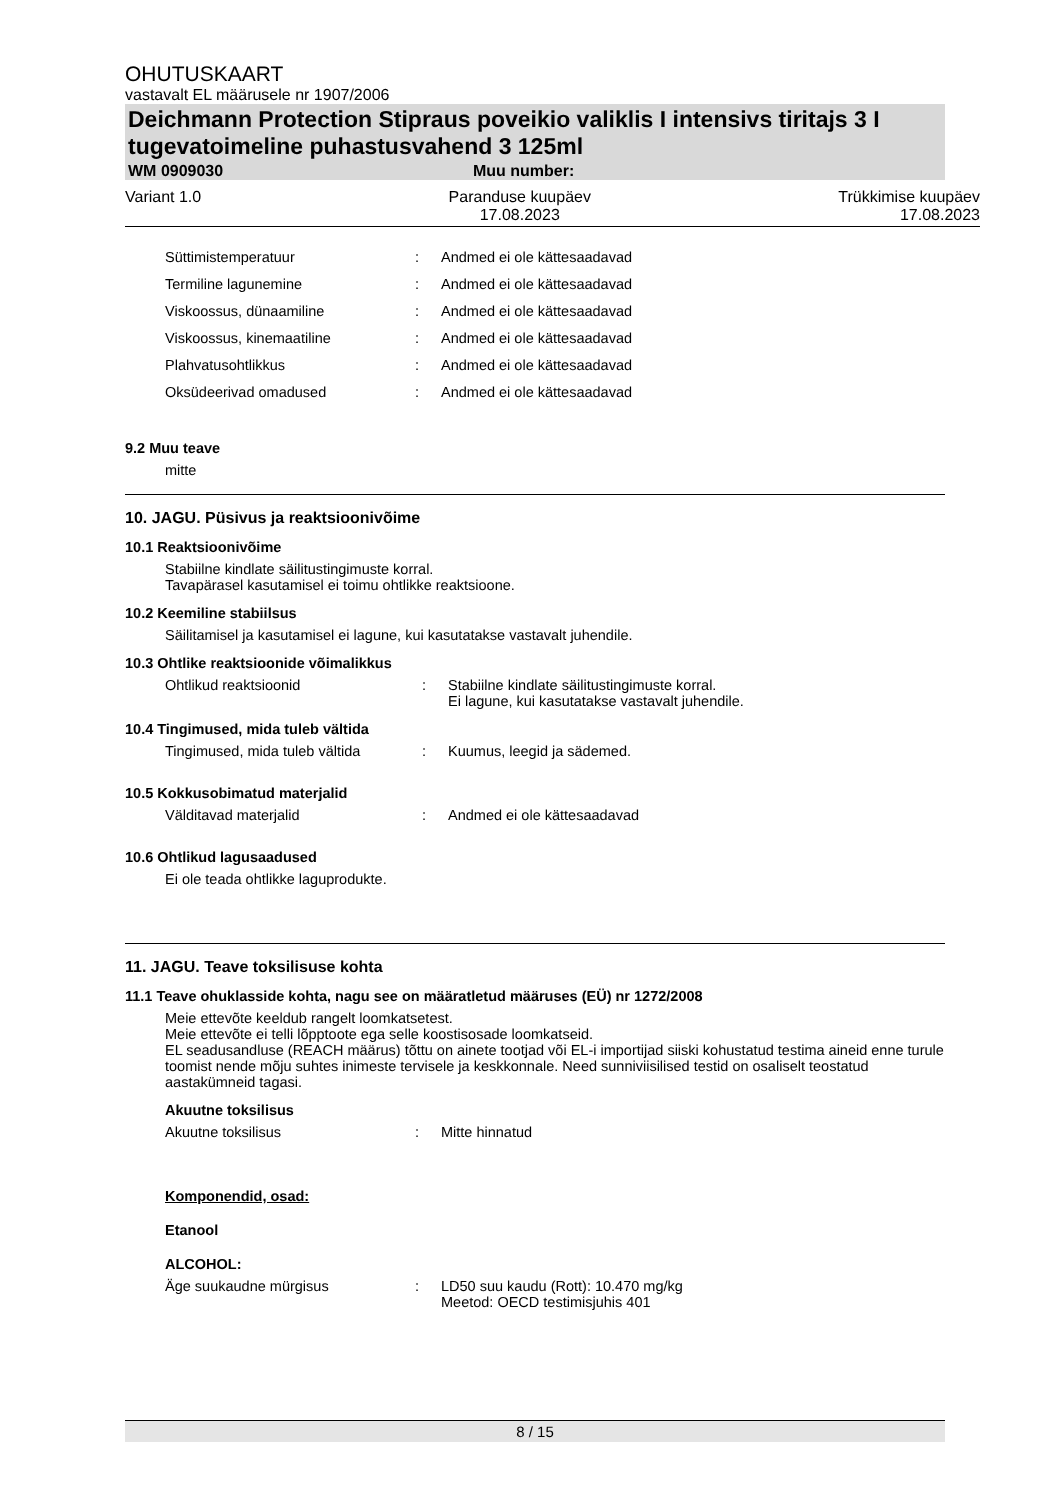OHUTUSKAART
vastavalt EL määrusele nr 1907/2006
Deichmann Protection Stipraus poveikio valiklis I intensivs tiritajs 3 I tugevatoimeline puhastusvahend 3 125ml
WM 0909030 Muu number:
Variant 1.0 Paranduse kuupäev
17.08.2023
Trükkimise kuupäev
17.08.2023
Süttimistemperatuur: Andmed ei ole kättesaadavad
Termiline lagunemine: Andmed ei ole kättesaadavad
Viskoossus, dünaamiline: Andmed ei ole kättesaadavad
Viskoossus, kinemaatiline: Andmed ei ole kättesaadavad
Plahvatusohtlikkus: Andmed ei ole kättesaadavad
Oksüdeerivad omadused: Andmed ei ole kättesaadavad
9.2 Muu teave
mitte
10. JAGU. Püsivus ja reaktsioonivõime
10.1 Reaktsioonivõime
Stabiilne kindlate säilitustingimuste korral.
Tavapärasel kasutamisel ei toimu ohtlikke reaktsioone.
10.2 Keemiline stabiilsus
Säilitamisel ja kasutamisel ei lagune, kui kasutatakse vastavalt juhendile.
10.3 Ohtlike reaktsioonide võimalikkus
Ohtlikud reaktsioonid: Stabiilne kindlate säilitustingimuste korral.
Ei lagune, kui kasutatakse vastavalt juhendile.
10.4 Tingimused, mida tuleb vältida
Tingimused, mida tuleb vältida: Kuumus, leegid ja sädemed.
10.5 Kokkusobimatud materjalid
Välditavad materjalid: Andmed ei ole kättesaadavad
10.6 Ohtlikud lagusaadused
Ei ole teada ohtlikke laguprodukte.
11. JAGU. Teave toksilisuse kohta
11.1 Teave ohuklasside kohta, nagu see on määratletud määruses (EÜ) nr 1272/2008
Meie ettevõte keeldub rangelt loomkatsetest.
Meie ettevõte ei telli lõpptoote ega selle koostisosade loomkatseid.
EL seadusandluse (REACH määrus) tõttu on ainete tootjad või EL-i importijad siiski kohustatud testima aineid enne turule toomist nende mõju suhtes inimeste tervisele ja keskkonnale. Need sunniviisilised testid on osaliselt teostatud aastakümneid tagasi.
Akuutne toksilisus
Akuutne toksilisus: Mitte hinnatud
Komponendid, osad:
Etanool
ALCOHOL:
Äge suukaudne mürgisus: LD50 suu kaudu (Rott): 10.470 mg/kg
Meetod: OECD testimisjuhis 401
8 / 15